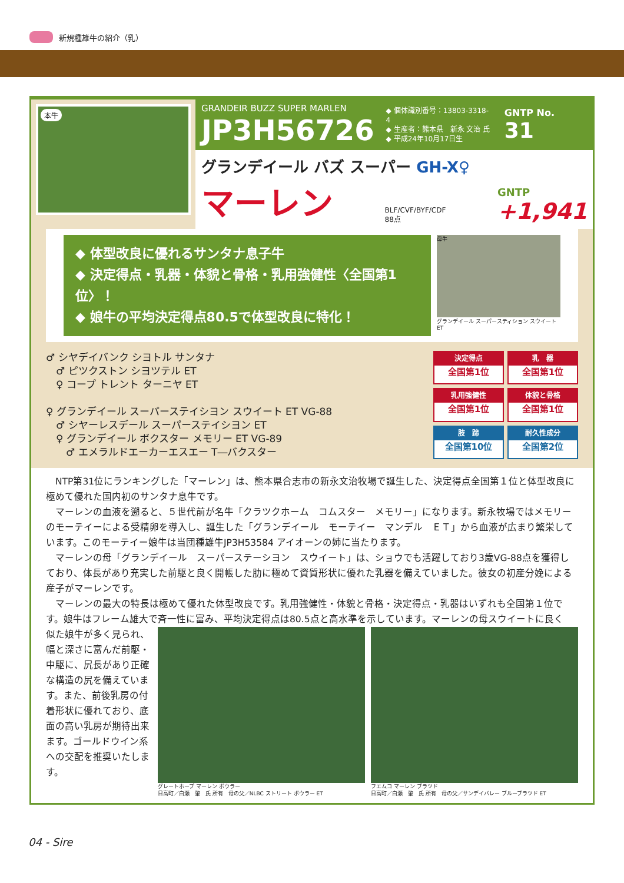新規種雄牛の紹介（乳）
本牛
GRANDEIR BUZZ SUPER MARLEN
JP3H56726
◆ 個体識別番号：13803-3318-4
◆ 生産者：熊本県　新永 文治 氏
◆ 平成24年10月17日生
GNTP No. 31
グランデイール バズ スーパー GH-X♀
マーレン BLF/CVF/BYF/CDF
88点 GNTP
+1,941
◆ 体型改良に優れるサンタナ息子牛
◆ 決定得点・乳器・体貌と骨格・乳用強健性〈全国第1位〉！
◆ 娘牛の平均決定得点80.5で体型改良に特化！
母牛
グランデイール スーパースティション スウイート ET
♂ シヤデイバンク シヨトル サンタナ
　♂ ピツクストン シヨツテル ET
　♀ コープ トレント ターニヤ ET
♀ グランデイール スーパーステイシヨン スウイート ET VG-88
　♂ シヤーレスデール スーパーステイシヨン ET
　♀ グランデイール ボクスター メモリー ET VG-89
　　♂ エメラルドエーカーエスエー T―バクスター
決定得点
全国第1位
乳　器
全国第1位
乳用強健性
全国第1位
体貌と骨格
全国第1位
肢　蹄
全国第10位
耐久性成分
全国第2位
　NTP第31位にランキングした「マーレン」は、熊本県合志市の新永文治牧場で誕生した、決定得点全国第１位と体型改良に極めて優れた国内初のサンタナ息牛です。
　マーレンの血液を遡ると、５世代前が名牛「クラツクホーム　コムスター　メモリー」になります。新永牧場ではメモリーのモーテイーによる受精卵を導入し、誕生した「グランデイール　モーテイー　マンデル　ＥＴ」から血液が広まり繁栄しています。このモーテイー娘牛は当団種雄牛JP3H53584 アイオーンの姉に当たります。
　マーレンの母「グランデイール　スーパーステーシヨン　スウイート」は、ショウでも活躍しており3歳VG-88点を獲得しており、体長があり充実した前駆と良く開帳した肋に極めて資質形状に優れた乳器を備えていました。彼女の初産分娩による産子がマーレンです。
　マーレンの最大の特長は極めて優れた体型改良です。乳用強健性・体貌と骨格・決定得点・乳器はいずれも全国第１位です。娘牛はフレーム雄大で斉一性に富み、平均決定得点は80.5点と高水準を示しています。マーレンの母スウイートに良く
似た娘牛が多く見られ、幅と深さに富んだ前駆・中駆に、尻長があり正確な構造の尻を備えています。また、前後乳房の付着形状に優れており、底面の高い乳房が期待出来ます。ゴールドウイン系への交配を推奨いたします。
グレートホープ マーレン ボウラー
日高町／白瀬　肇　氏 所有　母の父／NLBC ストリート ボウラー ET
フエムコ マーレン ブラツド
日高町／白瀬　肇　氏 所有　母の父／サンデイバレー ブルーブラツド ET
04 - Sire